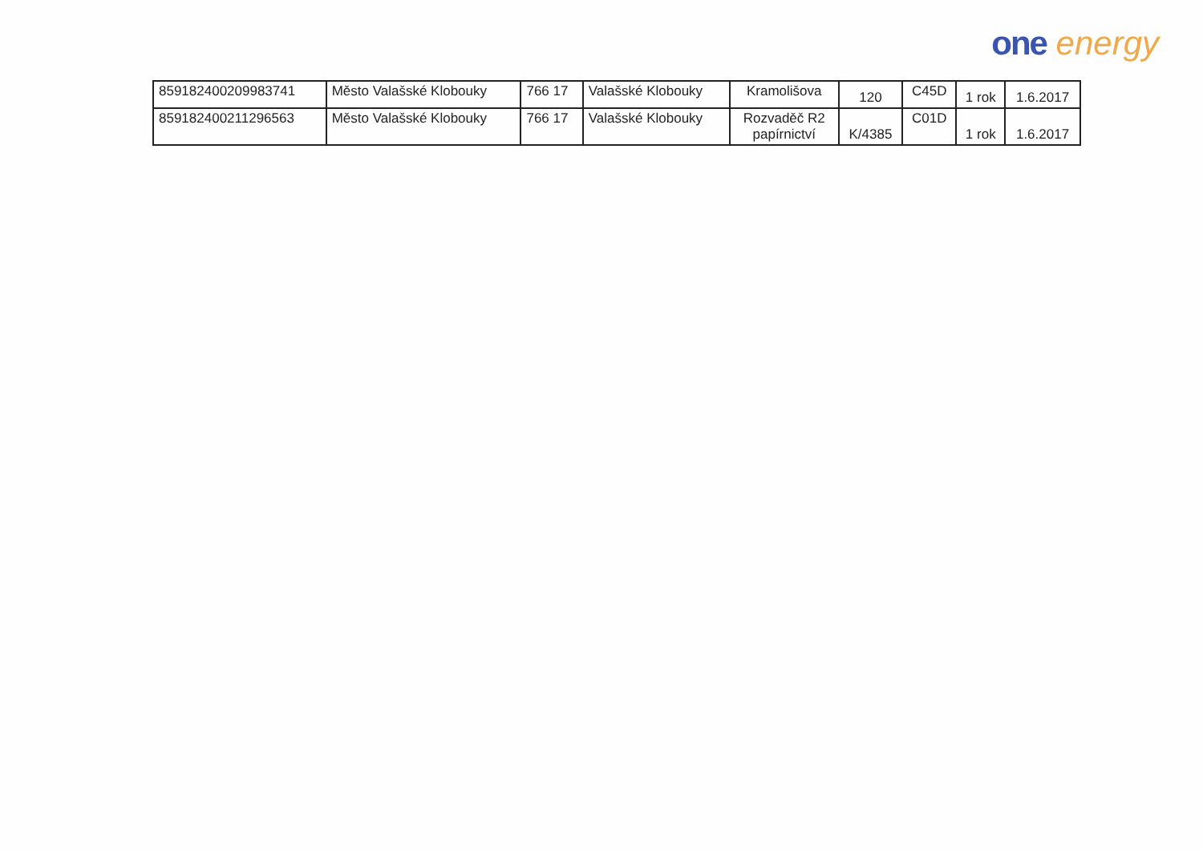one energy
| 859182400209983741 | Město Valašské Klobouky | 766 17 | Valašské Klobouky | Kramolišova | 120 | C45D | 1 rok | 1.6.2017 |
| 859182400211296563 | Město Valašské Klobouky | 766 17 | Valašské Klobouky | Rozvaděč R2 papírnictví | K/4385 | C01D | 1 rok | 1.6.2017 |